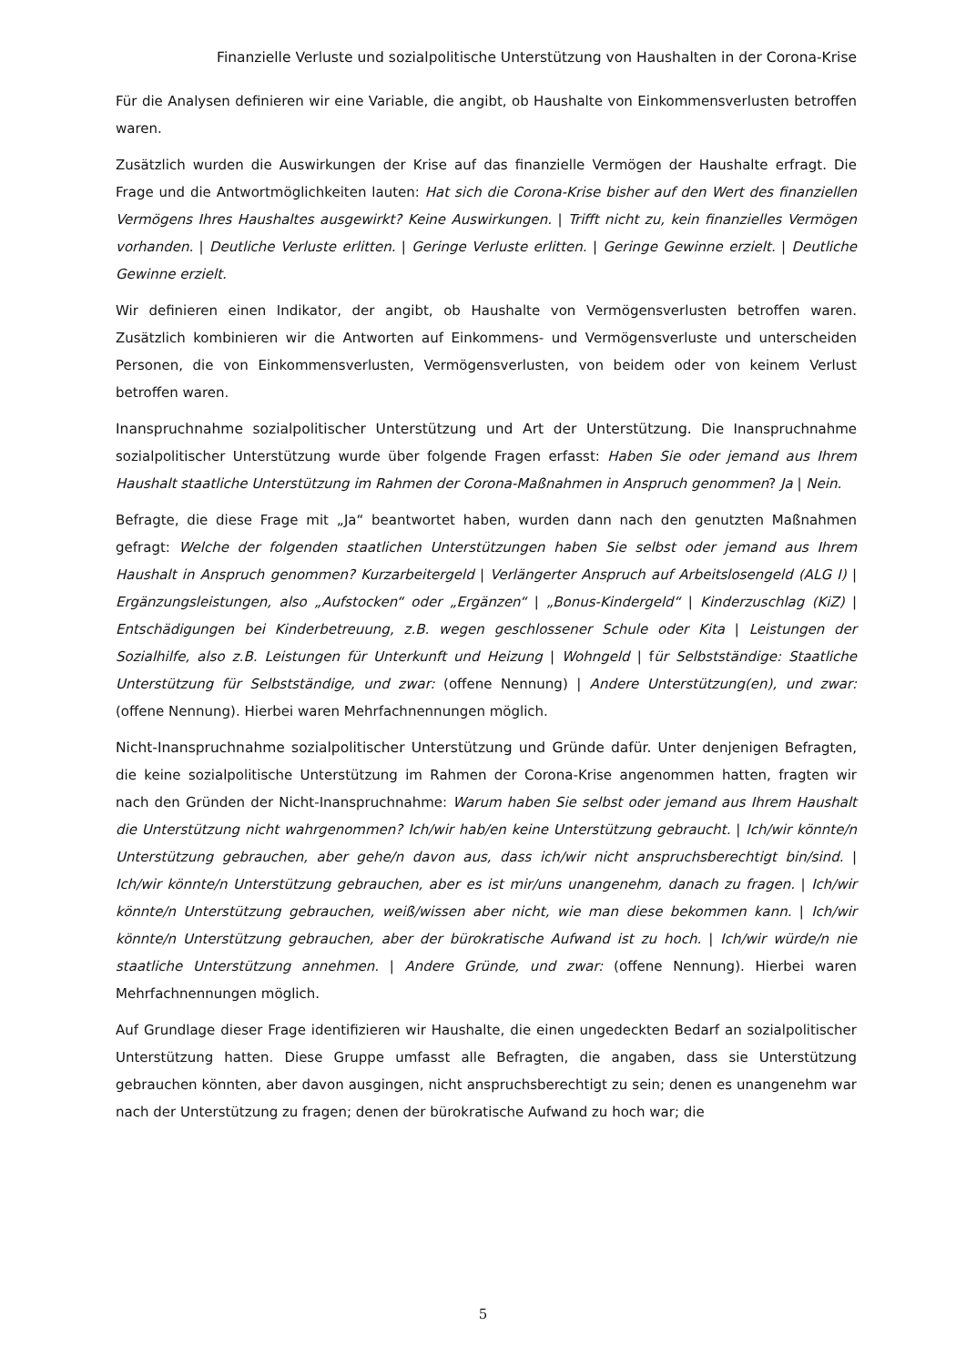Finanzielle Verluste und sozialpolitische Unterstützung von Haushalten in der Corona-Krise
Für die Analysen definieren wir eine Variable, die angibt, ob Haushalte von Einkommensverlusten betroffen waren.
Zusätzlich wurden die Auswirkungen der Krise auf das finanzielle Vermögen der Haushalte erfragt. Die Frage und die Antwortmöglichkeiten lauten: Hat sich die Corona-Krise bisher auf den Wert des finanziellen Vermögens Ihres Haushaltes ausgewirkt? Keine Auswirkungen. | Trifft nicht zu, kein finanzielles Vermögen vorhanden. | Deutliche Verluste erlitten. | Geringe Verluste erlitten. | Geringe Gewinne erzielt. | Deutliche Gewinne erzielt.
Wir definieren einen Indikator, der angibt, ob Haushalte von Vermögensverlusten betroffen waren. Zusätzlich kombinieren wir die Antworten auf Einkommens- und Vermögensverluste und unterscheiden Personen, die von Einkommensverlusten, Vermögensverlusten, von beidem oder von keinem Verlust betroffen waren.
Inanspruchnahme sozialpolitischer Unterstützung und Art der Unterstützung. Die Inanspruchnahme sozialpolitischer Unterstützung wurde über folgende Fragen erfasst: Haben Sie oder jemand aus Ihrem Haushalt staatliche Unterstützung im Rahmen der Corona-Maßnahmen in Anspruch genommen? Ja | Nein.
Befragte, die diese Frage mit „Ja“ beantwortet haben, wurden dann nach den genutzten Maßnahmen gefragt: Welche der folgenden staatlichen Unterstützungen haben Sie selbst oder jemand aus Ihrem Haushalt in Anspruch genommen? Kurzarbeitergeld | Verlängerter Anspruch auf Arbeitslosengeld (ALG I) | Ergänzungsleistungen, also „Aufstocken“ oder „Ergänzen“ | „Bonus-Kindergeld“ | Kinderzuschlag (KiZ) | Entschädigungen bei Kinderbetreuung, z.B. wegen geschlossener Schule oder Kita | Leistungen der Sozialhilfe, also z.B. Leistungen für Unterkunft und Heizung | Wohngeld | für Selbstständige: Staatliche Unterstützung für Selbstständige, und zwar: (offene Nennung) | Andere Unterstützung(en), und zwar: (offene Nennung). Hierbei waren Mehrfachnennungen möglich.
Nicht-Inanspruchnahme sozialpolitischer Unterstützung und Gründe dafür. Unter denjenigen Befragten, die keine sozialpolitische Unterstützung im Rahmen der Corona-Krise angenommen hatten, fragten wir nach den Gründen der Nicht-Inanspruchnahme: Warum haben Sie selbst oder jemand aus Ihrem Haushalt die Unterstützung nicht wahrgenommen? Ich/wir hab/en keine Unterstützung gebraucht. | Ich/wir könnte/n Unterstützung gebrauchen, aber gehe/n davon aus, dass ich/wir nicht anspruchsberechtigt bin/sind. | Ich/wir könnte/n Unterstützung gebrauchen, aber es ist mir/uns unangenehm, danach zu fragen. | Ich/wir könnte/n Unterstützung gebrauchen, weiß/wissen aber nicht, wie man diese bekommen kann. | Ich/wir könnte/n Unterstützung gebrauchen, aber der bürokratische Aufwand ist zu hoch. | Ich/wir würde/n nie staatliche Unterstützung annehmen. | Andere Gründe, und zwar: (offene Nennung). Hierbei waren Mehrfachnennungen möglich.
Auf Grundlage dieser Frage identifizieren wir Haushalte, die einen ungedeckten Bedarf an sozialpolitischer Unterstützung hatten. Diese Gruppe umfasst alle Befragten, die angaben, dass sie Unterstützung gebrauchen könnten, aber davon ausgingen, nicht anspruchsberechtigt zu sein; denen es unangenehm war nach der Unterstützung zu fragen; denen der bürokratische Aufwand zu hoch war; die
5